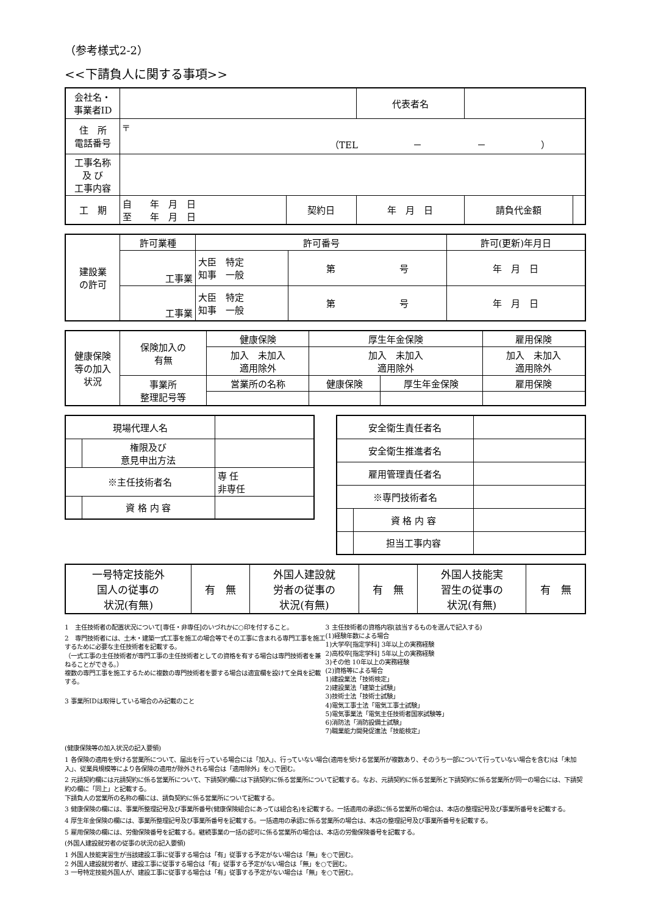（参考様式2-2）
<<下請負人に関する事項>>
| 会社名・ 事業者ID | | | 代表者名 | | |
| 住 所 電話番号 | 〒 （TEL － － ） | | | | |
| 工事名称 及 び 工事内容 | | | | | |
| 工 期 | 自 年 月 日 至 年 月 日 | 契約日 | 年 月 日 | 請負代金額 | |
| 建設業 の許可 | 許可業種 | 許可番号 | | 許可(更新)年月日 |
| | 工事業 | 大臣 特定 知事 一般 | 第 号 | 年 月 日 |
| | 工事業 | 大臣 特定 知事 一般 | 第 号 | 年 月 日 |
| 健康保険 等の加入 状況 | 保険加入の 有無 | 健康保険 | 厚生年金保険 | | 雇用保険 |
| | | 加入 未加入 適用除外 | 加入 未加入 適用除外 | | 加入 未加入 適用除外 |
| | 事業所 整理記号等 | 営業所の名称 | 健康保険 | 厚生年金保険 | 雇用保険 |
| 現場代理人名 | | |
| | 権限及び 意見申出方法 | |
| ※主任技術者名 | | 専 任 非専任 |
| | 資 格 内 容 | |
| 安全衛生責任者名 | | |
| 安全衛生推進者名 | | |
| 雇用管理責任者名 | | |
| ※専門技術者名 | | |
| | 資 格 内 容 | |
| | 担当工事内容 | |
| 一号特定技能外 国人の従事の 状況(有無) | 有 無 | 外国人建設就 労者の従事の 状況(有無) | 有 無 | 外国人技能実 習生の従事の 状況(有無) | 有 無 |
1　主任技術者の配置状況について[専任・非専任]のいづれかに○印を付すること。
2　専門技術者には、土木・建築一式工事を施工の場合等でその工事に含まれる専門工事を施工するために必要な主任技術者を記載する。
（一式工事の主任技術者が専門工事の主任技術者としての資格を有する場合は専門技術者を兼ねることができる。）
複数の専門工事を施工するために複数の専門技術者を要する場合は適宜欄を設けて全員を記載する。
3 事業所IDは取得している場合のみ記載のこと
3 主任技術者の資格内容(該当するものを選んで記入する)
(1)経験年数による場合
1)大学卒[指定学科] 3年以上の実務経験
2)高校卒[指定学科] 5年以上の実務経験
3)その他 10年以上の実務経験
(2)資格等による場合
1)建設業法「技術検定」
2)建設業法「建築士試験」
3)技術士法「技術士試験」
4)電気工事士法「電気工事士試験」
5)電気事業法「電気主任技術者国家試験等」
6)消防法「消防設備士試験」
7)職業能力開発促進法「技能検定」
(健康保険等の加入状況の記入要領)
1 各保険の適用を受ける営業所について、届出を行っている場合には「加入」、行っていない場合(適用を受ける営業所が複数あり、そのうち一部について行っていない場合を含む)は「未加入」、従業員規模等により各保険の適用が除外される場合は「適用除外」を○で囲む。
2 元請契約欄には元請契約に係る営業所について、下請契約欄には下請契約に係る営業所について記載する。なお、元請契約に係る営業所と下請契約に係る営業所が同一の場合には、下請契約の欄に「同上」と記載する。
下請負人の営業所の名称の欄には、請負契約に係る営業所について記載する。
3 健康保険の欄には、事業所整理記号及び事業所番号(健康保険組合にあっては組合名)を記載する。一括適用の承認に係る営業所の場合は、本店の整理記号及び事業所番号を記載する。
4 厚生年金保険の欄には、事業所整理記号及び事業所番号を記載する。一括適用の承認に係る営業所の場合は、本店の整理記号及び事業所番号を記載する。
5 雇用保険の欄には、労働保険番号を記載する。継続事業の一括の認可に係る営業所の場合は、本店の労働保険番号を記載する。
(外国人建設就労者の従事の状況の記入要領)
1 外国人技能実習生が当該建設工事に従事する場合は「有」従事する予定がない場合は「無」を○で囲む。
2 外国人建設就労者が、建設工事に従事する場合は「有」従事する予定がない場合は「無」を○で囲む。
3 一号特定技能外国人が、建設工事に従事する場合は「有」従事する予定がない場合は「無」を○で囲む。